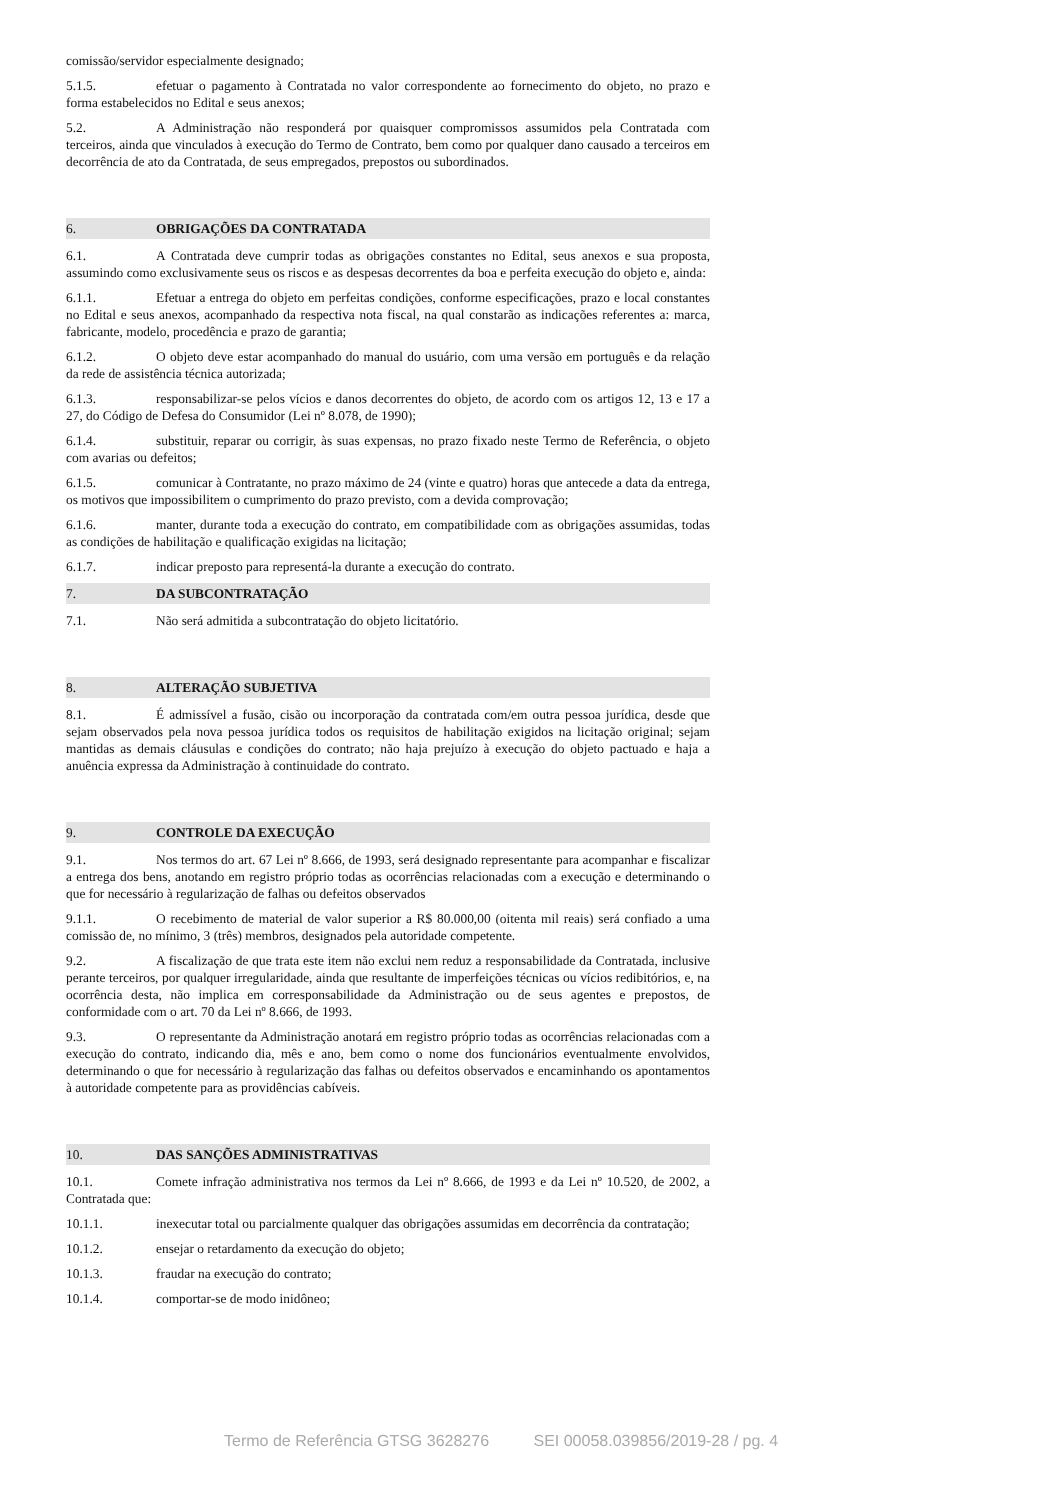comissão/servidor especialmente designado;
5.1.5. efetuar o pagamento à Contratada no valor correspondente ao fornecimento do objeto, no prazo e forma estabelecidos no Edital e seus anexos;
5.2. A Administração não responderá por quaisquer compromissos assumidos pela Contratada com terceiros, ainda que vinculados à execução do Termo de Contrato, bem como por qualquer dano causado a terceiros em decorrência de ato da Contratada, de seus empregados, prepostos ou subordinados.
6. OBRIGAÇÕES DA CONTRATADA
6.1. A Contratada deve cumprir todas as obrigações constantes no Edital, seus anexos e sua proposta, assumindo como exclusivamente seus os riscos e as despesas decorrentes da boa e perfeita execução do objeto e, ainda:
6.1.1. Efetuar a entrega do objeto em perfeitas condições, conforme especificações, prazo e local constantes no Edital e seus anexos, acompanhado da respectiva nota fiscal, na qual constarão as indicações referentes a: marca, fabricante, modelo, procedência e prazo de garantia;
6.1.2. O objeto deve estar acompanhado do manual do usuário, com uma versão em português e da relação da rede de assistência técnica autorizada;
6.1.3. responsabilizar-se pelos vícios e danos decorrentes do objeto, de acordo com os artigos 12, 13 e 17 a 27, do Código de Defesa do Consumidor (Lei nº 8.078, de 1990);
6.1.4. substituir, reparar ou corrigir, às suas expensas, no prazo fixado neste Termo de Referência, o objeto com avarias ou defeitos;
6.1.5. comunicar à Contratante, no prazo máximo de 24 (vinte e quatro) horas que antecede a data da entrega, os motivos que impossibilitem o cumprimento do prazo previsto, com a devida comprovação;
6.1.6. manter, durante toda a execução do contrato, em compatibilidade com as obrigações assumidas, todas as condições de habilitação e qualificação exigidas na licitação;
6.1.7. indicar preposto para representá-la durante a execução do contrato.
7. DA SUBCONTRATAÇÃO
7.1. Não será admitida a subcontratação do objeto licitatório.
8. ALTERAÇÃO SUBJETIVA
8.1. É admissível a fusão, cisão ou incorporação da contratada com/em outra pessoa jurídica, desde que sejam observados pela nova pessoa jurídica todos os requisitos de habilitação exigidos na licitação original; sejam mantidas as demais cláusulas e condições do contrato; não haja prejuízo à execução do objeto pactuado e haja a anuência expressa da Administração à continuidade do contrato.
9. CONTROLE DA EXECUÇÃO
9.1. Nos termos do art. 67 Lei nº 8.666, de 1993, será designado representante para acompanhar e fiscalizar a entrega dos bens, anotando em registro próprio todas as ocorrências relacionadas com a execução e determinando o que for necessário à regularização de falhas ou defeitos observados
9.1.1. O recebimento de material de valor superior a R$ 80.000,00 (oitenta mil reais) será confiado a uma comissão de, no mínimo, 3 (três) membros, designados pela autoridade competente.
9.2. A fiscalização de que trata este item não exclui nem reduz a responsabilidade da Contratada, inclusive perante terceiros, por qualquer irregularidade, ainda que resultante de imperfeições técnicas ou vícios redibitórios, e, na ocorrência desta, não implica em corresponsabilidade da Administração ou de seus agentes e prepostos, de conformidade com o art. 70 da Lei nº 8.666, de 1993.
9.3. O representante da Administração anotará em registro próprio todas as ocorrências relacionadas com a execução do contrato, indicando dia, mês e ano, bem como o nome dos funcionários eventualmente envolvidos, determinando o que for necessário à regularização das falhas ou defeitos observados e encaminhando os apontamentos à autoridade competente para as providências cabíveis.
10. DAS SANÇÕES ADMINISTRATIVAS
10.1. Comete infração administrativa nos termos da Lei nº 8.666, de 1993 e da Lei nº 10.520, de 2002, a Contratada que:
10.1.1. inexecutar total ou parcialmente qualquer das obrigações assumidas em decorrência da contratação;
10.1.2. ensejar o retardamento da execução do objeto;
10.1.3. fraudar na execução do contrato;
10.1.4. comportar-se de modo inidôneo;
Termo de Referência GTSG 3628276 SEI 00058.039856/2019-28 / pg. 4